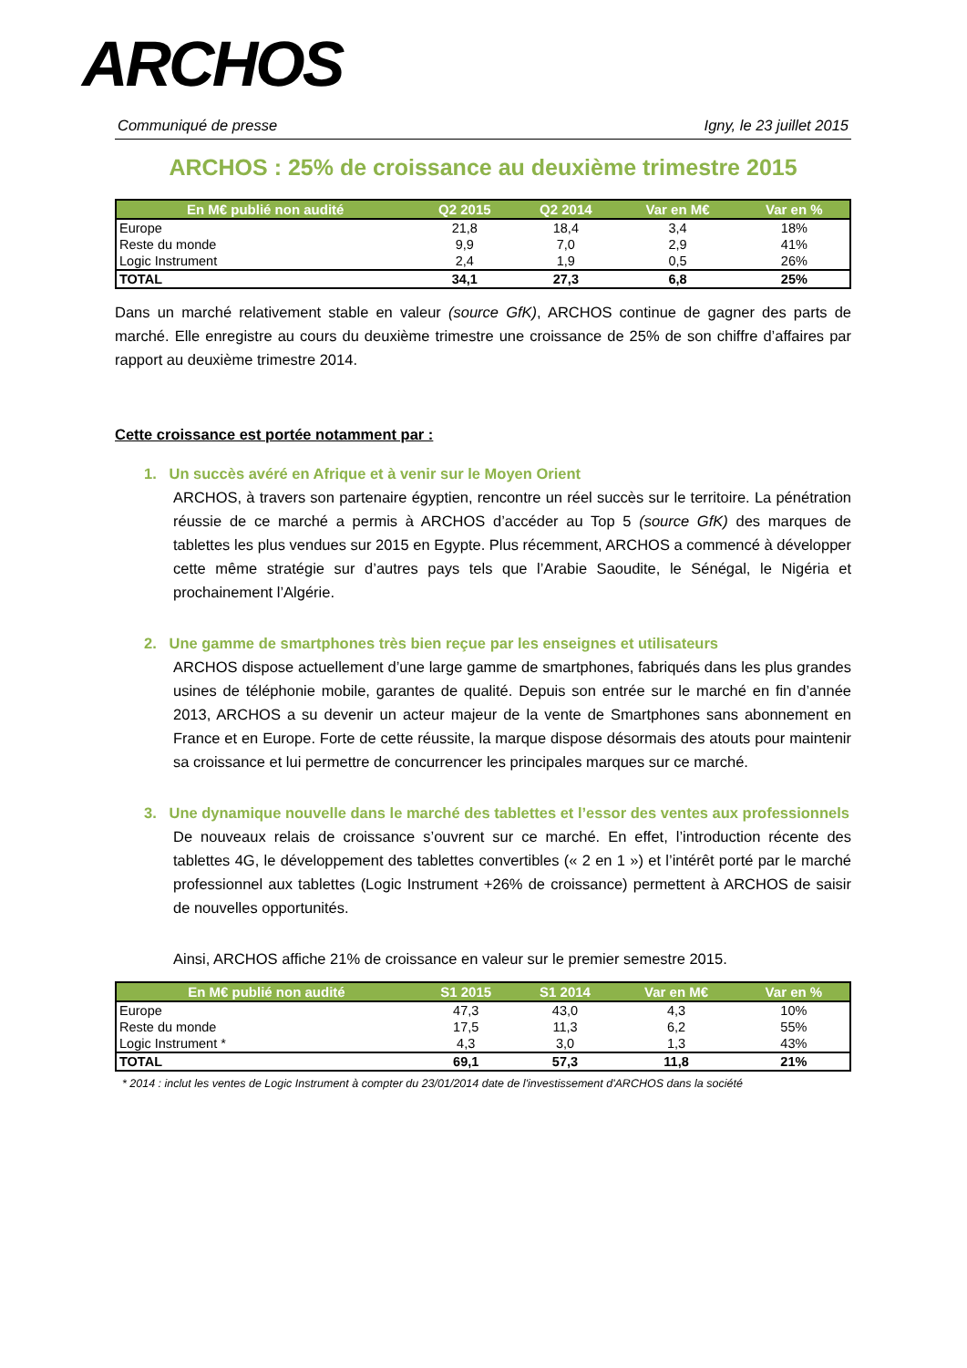ARCHOS
Communiqué de presse Igny, le 23 juillet 2015
ARCHOS : 25% de croissance au deuxième trimestre 2015
| En M€ publié non audité | Q2 2015 | Q2 2014 | Var en M€ | Var en % |
| --- | --- | --- | --- | --- |
| Europe | 21,8 | 18,4 | 3,4 | 18% |
| Reste du monde | 9,9 | 7,0 | 2,9 | 41% |
| Logic Instrument | 2,4 | 1,9 | 0,5 | 26% |
| TOTAL | 34,1 | 27,3 | 6,8 | 25% |
Dans un marché relativement stable en valeur (source GfK), ARCHOS continue de gagner des parts de marché. Elle enregistre au cours du deuxième trimestre une croissance de 25% de son chiffre d’affaires par rapport au deuxième trimestre 2014.
Cette croissance est portée notamment par :
1. Un succès avéré en Afrique et à venir sur le Moyen Orient
ARCHOS, à travers son partenaire égyptien, rencontre un réel succès sur le territoire. La pénétration réussie de ce marché a permis à ARCHOS d’accéder au Top 5 (source GfK) des marques de tablettes les plus vendues sur 2015 en Egypte. Plus récemment, ARCHOS a commencé à développer cette même stratégie sur d’autres pays tels que l’Arabie Saoudite, le Sénégal, le Nigéria et prochainement l’Algérie.
2. Une gamme de smartphones très bien reçue par les enseignes et utilisateurs
ARCHOS dispose actuellement d’une large gamme de smartphones, fabriqués dans les plus grandes usines de téléphonie mobile, garantes de qualité. Depuis son entrée sur le marché en fin d’année 2013, ARCHOS a su devenir un acteur majeur de la vente de Smartphones sans abonnement en France et en Europe. Forte de cette réussite, la marque dispose désormais des atouts pour maintenir sa croissance et lui permettre de concurrencer les principales marques sur ce marché.
3. Une dynamique nouvelle dans le marché des tablettes et l’essor des ventes aux professionnels
De nouveaux relais de croissance s’ouvrent sur ce marché. En effet, l’introduction récente des tablettes 4G, le développement des tablettes convertibles (« 2 en 1 ») et l’intérêt porté par le marché professionnel aux tablettes (Logic Instrument +26% de croissance) permettent à ARCHOS de saisir de nouvelles opportunités.
Ainsi, ARCHOS affiche 21% de croissance en valeur sur le premier semestre 2015.
| En M€ publié non audité | S1 2015 | S1 2014 | Var en M€ | Var en % |
| --- | --- | --- | --- | --- |
| Europe | 47,3 | 43,0 | 4,3 | 10% |
| Reste du monde | 17,5 | 11,3 | 6,2 | 55% |
| Logic Instrument * | 4,3 | 3,0 | 1,3 | 43% |
| TOTAL | 69,1 | 57,3 | 11,8 | 21% |
* 2014 : inclut les ventes de Logic Instrument à compter du 23/01/2014 date de l'investissement d'ARCHOS dans la société